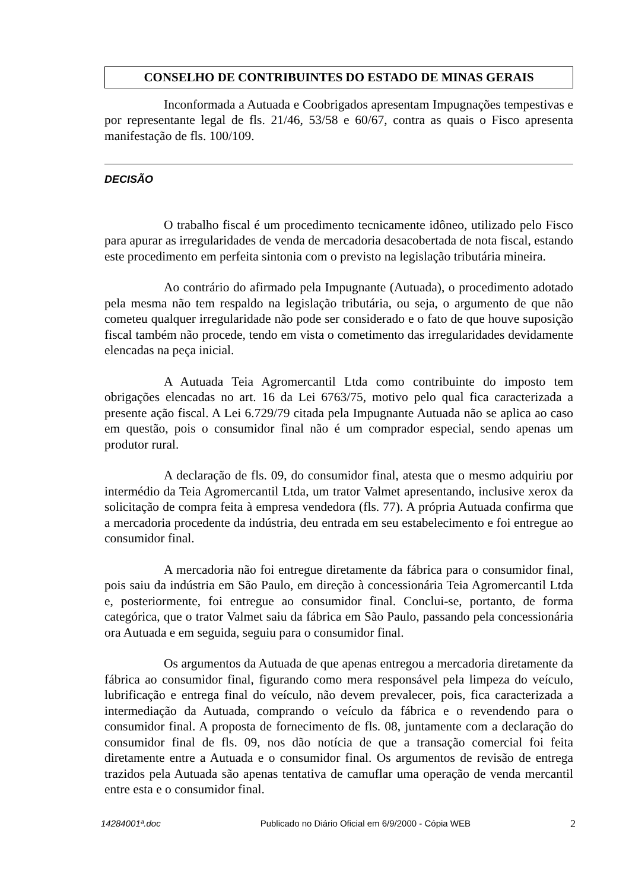CONSELHO DE CONTRIBUINTES DO ESTADO DE MINAS GERAIS
Inconformada a Autuada e Coobrigados apresentam Impugnações tempestivas e por representante legal de fls. 21/46, 53/58 e 60/67, contra as quais o Fisco apresenta manifestação de fls. 100/109.
DECISÃO
O trabalho fiscal é um procedimento tecnicamente idôneo, utilizado pelo Fisco para apurar as irregularidades de venda de mercadoria desacobertada de nota fiscal, estando este procedimento em perfeita sintonia com o previsto na legislação tributária mineira.
Ao contrário do afirmado pela Impugnante (Autuada), o procedimento adotado pela mesma não tem respaldo na legislação tributária, ou seja, o argumento de que não cometeu qualquer irregularidade não pode ser considerado e o fato de que houve suposição fiscal também não procede, tendo em vista o cometimento das irregularidades devidamente elencadas na peça inicial.
A Autuada Teia Agromercantil Ltda como contribuinte do imposto tem obrigações elencadas no art. 16 da Lei 6763/75, motivo pelo qual fica caracterizada a presente ação fiscal. A Lei 6.729/79 citada pela Impugnante Autuada não se aplica ao caso em questão, pois o consumidor final não é um comprador especial, sendo apenas um produtor rural.
A declaração de fls. 09, do consumidor final, atesta que o mesmo adquiriu por intermédio da Teia Agromercantil Ltda, um trator Valmet apresentando, inclusive xerox da solicitação de compra feita à empresa vendedora (fls. 77). A própria Autuada confirma que a mercadoria procedente da indústria, deu entrada em seu estabelecimento e foi entregue ao consumidor final.
A mercadoria não foi entregue diretamente da fábrica para o consumidor final, pois saiu da indústria em São Paulo, em direção à concessionária Teia Agromercantil Ltda e, posteriormente, foi entregue ao consumidor final. Conclui-se, portanto, de forma categórica, que o trator Valmet saiu da fábrica em São Paulo, passando pela concessionária ora Autuada e em seguida, seguiu para o consumidor final.
Os argumentos da Autuada de que apenas entregou a mercadoria diretamente da fábrica ao consumidor final, figurando como mera responsável pela limpeza do veículo, lubrificação e entrega final do veículo, não devem prevalecer, pois, fica caracterizada a intermediação da Autuada, comprando o veículo da fábrica e o revendendo para o consumidor final. A proposta de fornecimento de fls. 08, juntamente com a declaração do consumidor final de fls. 09, nos dão notícia de que a transação comercial foi feita diretamente entre a Autuada e o consumidor final. Os argumentos de revisão de entrega trazidos pela Autuada são apenas tentativa de camuflar uma operação de venda mercantil entre esta e o consumidor final.
14284001ª.doc Publicado no Diário Oficial em 6/9/2000 - Cópia WEB 2